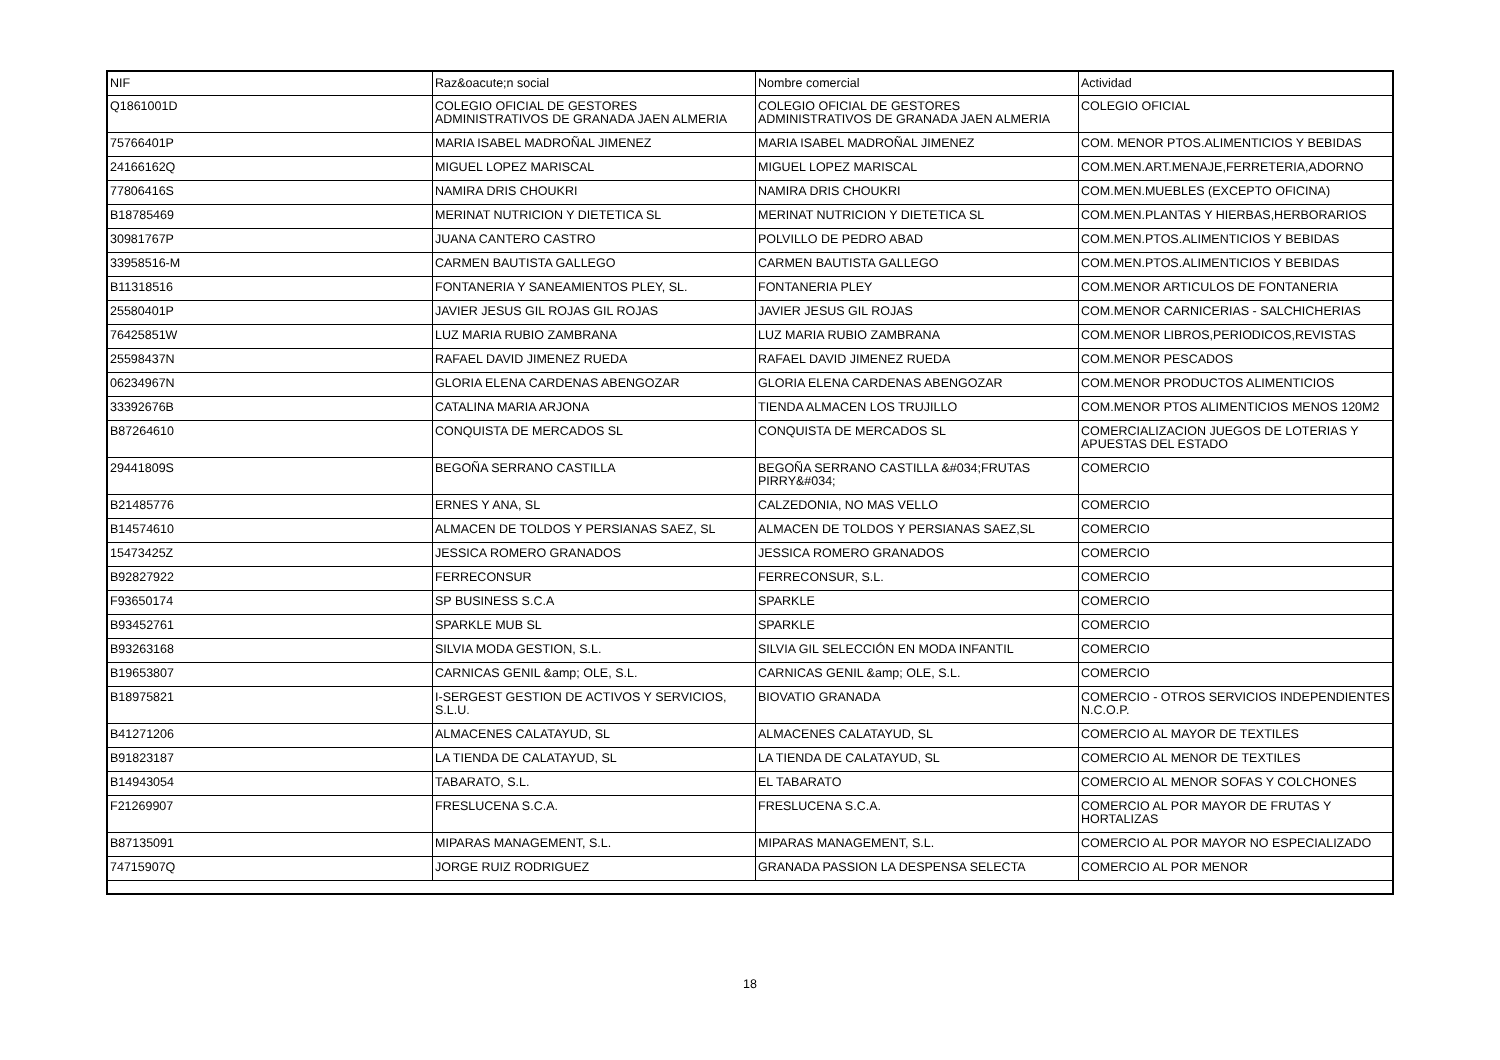| NIF | Raz&oacute;n social | Nombre comercial | Actividad |
| --- | --- | --- | --- |
| Q1861001D | COLEGIO OFICIAL DE GESTORES ADMINISTRATIVOS DE GRANADA JAEN ALMERIA | COLEGIO OFICIAL DE GESTORES ADMINISTRATIVOS DE GRANADA JAEN ALMERIA | COLEGIO OFICIAL |
| 75766401P | MARIA ISABEL MADROÑAL JIMENEZ | MARIA ISABEL MADROÑAL JIMENEZ | COM. MENOR PTOS.ALIMENTICIOS Y BEBIDAS |
| 24166162Q | MIGUEL LOPEZ MARISCAL | MIGUEL LOPEZ MARISCAL | COM.MEN.ART.MENAJE,FERRETERIA,ADORNO |
| 77806416S | NAMIRA DRIS CHOUKRI | NAMIRA DRIS CHOUKRI | COM.MEN.MUEBLES (EXCEPTO OFICINA) |
| B18785469 | MERINAT NUTRICION Y DIETETICA SL | MERINAT NUTRICION Y DIETETICA SL | COM.MEN.PLANTAS Y HIERBAS,HERBORARIOS |
| 30981767P | JUANA CANTERO CASTRO | POLVILLO DE PEDRO ABAD | COM.MEN.PTOS.ALIMENTICIOS Y BEBIDAS |
| 33958516-M | CARMEN BAUTISTA GALLEGO | CARMEN BAUTISTA GALLEGO | COM.MEN.PTOS.ALIMENTICIOS Y BEBIDAS |
| B11318516 | FONTANERIA Y SANEAMIENTOS PLEY, SL. | FONTANERIA PLEY | COM.MENOR ARTICULOS DE FONTANERIA |
| 25580401P | JAVIER JESUS GIL ROJAS GIL ROJAS | JAVIER JESUS GIL ROJAS | COM.MENOR CARNICERIAS - SALCHICHERIAS |
| 76425851W | LUZ MARIA RUBIO ZAMBRANA | LUZ MARIA RUBIO ZAMBRANA | COM.MENOR LIBROS,PERIODICOS,REVISTAS |
| 25598437N | RAFAEL DAVID JIMENEZ RUEDA | RAFAEL DAVID JIMENEZ RUEDA | COM.MENOR PESCADOS |
| 06234967N | GLORIA ELENA CARDENAS ABENGOZAR | GLORIA ELENA CARDENAS ABENGOZAR | COM.MENOR PRODUCTOS ALIMENTICIOS |
| 33392676B | CATALINA MARIA ARJONA | TIENDA ALMACEN LOS TRUJILLO | COM.MENOR PTOS ALIMENTICIOS MENOS 120M2 |
| B87264610 | CONQUISTA DE MERCADOS SL | CONQUISTA DE MERCADOS SL | COMERCIALIZACION JUEGOS DE LOTERIAS Y APUESTAS DEL ESTADO |
| 29441809S | BEGOÑA SERRANO CASTILLA | BEGOÑA SERRANO CASTILLA &#034;FRUTAS PIRRY&#034; | COMERCIO |
| B21485776 | ERNES Y ANA, SL | CALZEDONIA, NO MAS VELLO | COMERCIO |
| B14574610 | ALMACEN DE TOLDOS Y PERSIANAS SAEZ, SL | ALMACEN DE TOLDOS Y PERSIANAS SAEZ,SL | COMERCIO |
| 15473425Z | JESSICA ROMERO GRANADOS | JESSICA ROMERO GRANADOS | COMERCIO |
| B92827922 | FERRECONSUR | FERRECONSUR, S.L. | COMERCIO |
| F93650174 | SP BUSINESS S.C.A | SPARKLE | COMERCIO |
| B93452761 | SPARKLE MUB SL | SPARKLE | COMERCIO |
| B93263168 | SILVIA MODA GESTION, S.L. | SILVIA GIL SELECCIÓN EN MODA INFANTIL | COMERCIO |
| B19653807 | CARNICAS GENIL &amp; OLE, S.L. | CARNICAS GENIL &amp; OLE, S.L. | COMERCIO |
| B18975821 | I-SERGEST GESTION DE ACTIVOS Y SERVICIOS, S.L.U. | BIOVATIO GRANADA | COMERCIO - OTROS SERVICIOS INDEPENDIENTES N.C.O.P. |
| B41271206 | ALMACENES CALATAYUD, SL | ALMACENES CALATAYUD, SL | COMERCIO AL MAYOR DE TEXTILES |
| B91823187 | LA TIENDA DE CALATAYUD, SL | LA TIENDA DE CALATAYUD, SL | COMERCIO AL MENOR DE TEXTILES |
| B14943054 | TABARATO, S.L. | EL TABARATO | COMERCIO AL MENOR SOFAS Y COLCHONES |
| F21269907 | FRESLUCENA S.C.A. | FRESLUCENA S.C.A. | COMERCIO AL POR MAYOR DE FRUTAS Y HORTALIZAS |
| B87135091 | MIPARAS MANAGEMENT, S.L. | MIPARAS MANAGEMENT, S.L. | COMERCIO AL POR MAYOR NO ESPECIALIZADO |
| 74715907Q | JORGE RUIZ RODRIGUEZ | GRANADA PASSION LA DESPENSA SELECTA | COMERCIO AL POR MENOR |
18